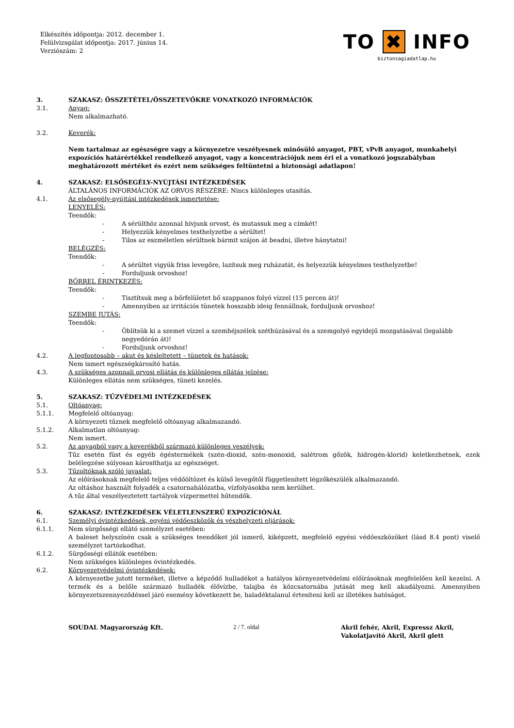Elkészítés időpontja: 2012. december 1.
Felülvizsgálat időpontja: 2017. június 14.
Verziószám: 2
TO ✖ INFO
biztonsagiadatlap.hu
3. SZAKASZ: ÖSSZETÉTEL/ÖSSZETEVŐKRE VONATKOZÓ INFORMÁCIÓK
3.1. Anyag:
Nem alkalmazható.
3.2. Keverék:
Nem tartalmaz az egészségre vagy a környezetre veszélyesnek minősülő anyagot, PBT, vPvB anyagot, munkahelyi expozíciós határértékkel rendelkező anyagot, vagy a koncentrációjuk nem éri el a vonatkozó jogszabályban meghatározott mértéket és ezért nem szükséges feltüntetni a biztonsági adatlapon!
4. SZAKASZ: ELSŐSEGÉLY-NYÚJTÁSI INTÉZKEDÉSEK
ÁLTALÁNOS INFORMÁCIÓK AZ ORVOS RÉSZÉRE: Nincs különleges utasítás.
4.1. Az elsősegély-nyújtási intézkedések ismertetése:
LENYELÉS:
Teendők:
- A sérülthöz azonnal hívjunk orvost, és mutassuk meg a címkét!
- Helyezzük kényelmes testhelyzetbe a sérültet!
- Tilos az eszméletlen sérültnek bármit szájon át beadni, illetve hánytatni!
BELÉGZÉS:
Teendők:
- A sérültet vigyük friss levegőre, lazítsuk meg ruházatát, és helyezzük kényelmes testhelyzetbe!
- Forduljunk orvoshoz!
BŐRREL ÉRINTKEZÉS:
Teendők:
- Tisztítsuk meg a bőrfelületet bő szappanos folyó vízzel (15 percen át)!
- Amennyiben az irritációs tünetek hosszabb ideig fennállnak, forduljunk orvoshoz!
SZEMBE JUTÁS:
Teendők:
- Öblítsük ki a szemet vízzel a szemhéjszélek széthúzásával és a szemgolyó egyidejű mozgatásával (legalább negyedórán át)!
- Forduljunk orvoshoz!
4.2. A legfontosabb – akut és késleltetett – tünetek és hatások:
Nem ismert egészségkárosító hatás.
4.3. A szükséges azonnali orvosi ellátás és különleges ellátás jelzése:
Különleges ellátás nem szükséges, tüneti kezelés.
5. SZAKASZ: TŰZVÉDELMI INTÉZKEDÉSEK
5.1. Oltóanyag:
5.1.1. Megfelelő oltóanyag:
A környezeti tűznek megfelelő oltóanyag alkalmazandó.
5.1.2. Alkalmatlan oltóanyag:
Nem ismert.
5.2. Az anyagból vagy a keverékből származó különleges veszélyek:
Tűz esetén füst és egyéb égéstermékek (szén-dioxid, szén-monoxid, salétrom gőzök, hidrogén-klorid) keletkezhetnek, ezek belélegzése súlyosan károsíthatja az egészséget.
5.3. Tűzoltóknak szóló javaslat:
Az előírásoknak megfelelő teljes védőöltözet és külső levegőtől függetlenített légzőkészülék alkalmazandó.
Az oltáshoz használt folyadék a csatornahálózatba, vízfolyásokba nem kerülhet.
A tűz által veszélyeztetett tartályok vízpermettel hűtendők.
6. SZAKASZ: INTÉZKEDÉSEK VÉLETLENSZERŰ EXPOZÍCIÓNÁL
6.1. Személyi óvintézkedések, egyéni védőeszközök és vészhelyzeti eljárások:
6.1.1. Nem sürgősségi ellátó személyzet esetében:
A baleset helyszínén csak a szükséges teendőket jól ismerő, kiképzett, megfelelő egyéni védőeszközöket (lásd 8.4 pont) viselő személyzet tartózkodhat.
6.1.2. Sürgősségi ellátók esetében:
Nem szükséges különleges óvintézkedés.
6.2. Környezetvédelmi óvintézkedések:
A környezetbe jutott terméket, illetve a képződő hulladékot a hatályos környezetvédelmi előírásoknak megfelelően kell kezelni. A termék és a belőle származó hulladék élővízbe, talajba és közcsatornába jutását meg kell akadályozni. Amennyiben környezetszennyeződéssel járó esemény következett be, haladéktalanul értesíteni kell az illetékes hatóságot.
SOUDAL Magyarország Kft. 2 / 7. oldal Akril fehér, Akril, Expressz Akril,
Vakolatjavító Akril, Akril glett